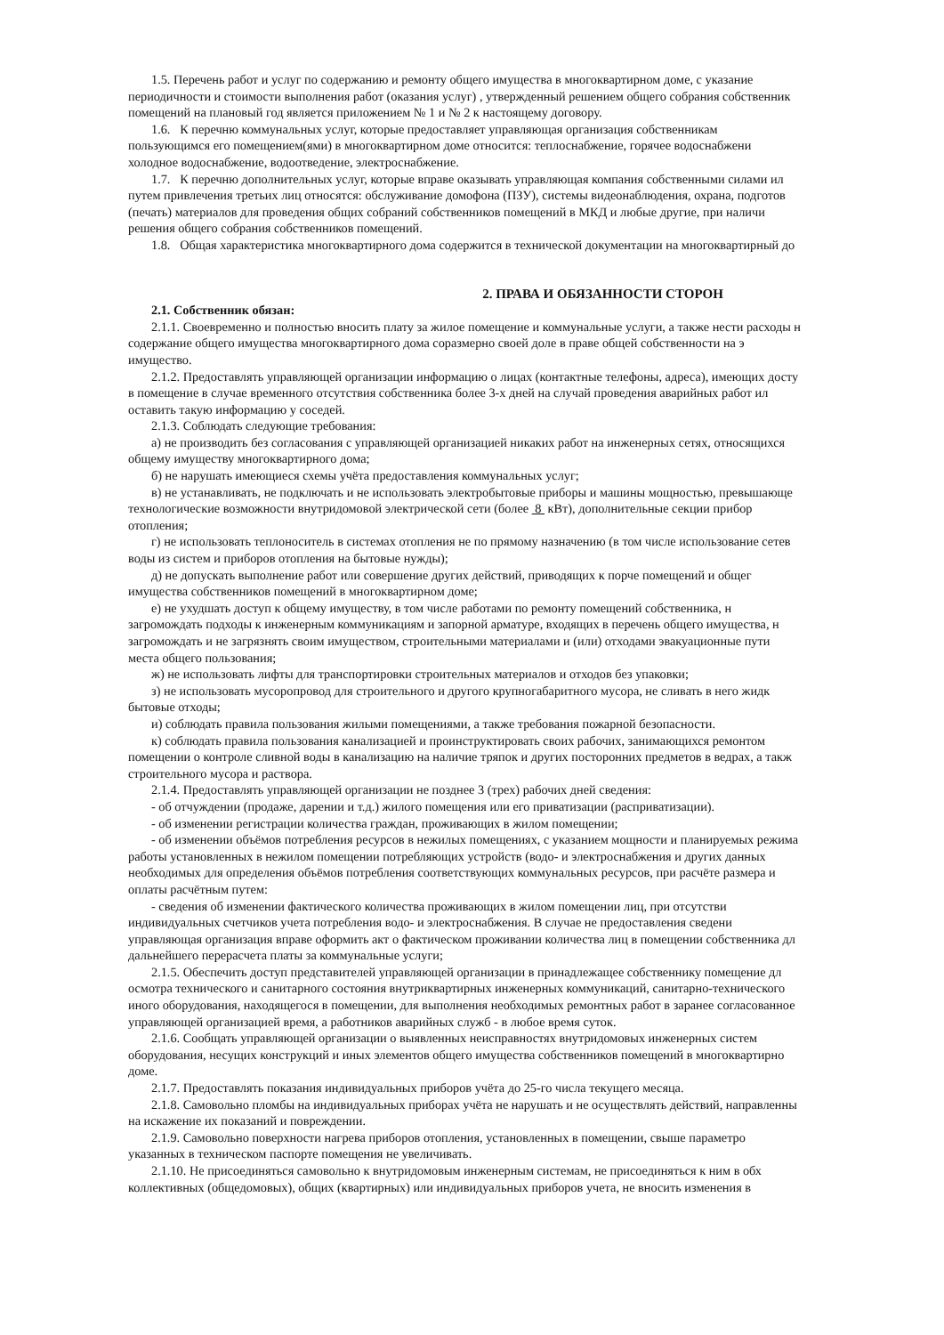1.5. Перечень работ и услуг по содержанию и ремонту общего имущества в многоквартирном доме, с указание
периодичности и стоимости выполнения работ (оказания услуг) , утвержденный решением общего собрания собственник
помещений на плановый год является приложением № 1 и № 2 к настоящему договору.
1.6. К перечню коммунальных услуг, которые предоставляет управляющая организация собственникам
пользующимся его помещением(ями) в многоквартирном доме относится: теплоснабжение, горячее водоснабжени
холодное водоснабжение, водоотведение, электроснабжение.
1.7. К перечню дополнительных услуг, которые вправе оказывать управляющая компания собственными силами ил
путем привлечения третьих лиц относятся: обслуживание домофона (ПЗУ), системы видеонаблюдения, охрана, подготов
(печать) материалов для проведения общих собраний собственников помещений в МКД и любые другие, при наличи
решения общего собрания собственников помещений.
1.8. Общая характеристика многоквартирного дома содержится в технической документации на многоквартирный до
2. ПРАВА И ОБЯЗАННОСТИ СТОРОН
2.1. Собственник обязан:
2.1.1. Своевременно и полностью вносить плату за жилое помещение и коммунальные услуги, а также нести расходы н
содержание общего имущества многоквартирного дома соразмерно своей доле в праве общей собственности на э
имущество.
2.1.2. Предоставлять управляющей организации информацию о лицах (контактные телефоны, адреса), имеющих досту
в помещение в случае временного отсутствия собственника более 3-х дней на случай проведения аварийных работ ил
оставить такую информацию у соседей.
2.1.3. Соблюдать следующие требования:
а) не производить без согласования с управляющей организацией никаких работ на инженерных сетях, относящихся
общему имуществу многоквартирного дома;
б) не нарушать имеющиеся схемы учёта предоставления коммунальных услуг;
в) не устанавливать, не подключать и не использовать электробытовые приборы и машины мощностью, превышающе
технологические возможности внутридомовой электрической сети (более 8 кВт), дополнительные секции прибор
отопления;
г) не использовать теплоноситель в системах отопления не по прямому назначению (в том числе использование сетев
воды из систем и приборов отопления на бытовые нужды);
д) не допускать выполнение работ или совершение других действий, приводящих к порче помещений и общег
имущества собственников помещений в многоквартирном доме;
е) не ухудшать доступ к общему имуществу, в том числе работами по ремонту помещений собственника, н
загромождать подходы к инженерным коммуникациям и запорной арматуре, входящих в перечень общего имущества, н
загромождать и не загрязнять своим имуществом, строительными материалами и (или) отходами эвакуационные пути
места общего пользования;
ж) не использовать лифты для транспортировки строительных материалов и отходов без упаковки;
з) не использовать мусоропровод для строительного и другого крупногабаритного мусора, не сливать в него жидк
бытовые отходы;
и) соблюдать правила пользования жилыми помещениями, а также требования пожарной безопасности.
к) соблюдать правила пользования канализацией и проинструктировать своих рабочих, занимающихся ремонтом
помещении о контроле сливной воды в канализацию на наличие тряпок и других посторонних предметов в ведрах, а такж
строительного мусора и раствора.
2.1.4. Предоставлять управляющей организации не позднее 3 (трех) рабочих дней сведения:
- об отчуждении (продаже, дарении и т.д.) жилого помещения или его приватизации (расприватизации).
- об изменении регистрации количества граждан, проживающих в жилом помещении;
- об изменении объёмов потребления ресурсов в нежилых помещениях, с указанием мощности и планируемых режима
работы установленных в нежилом помещении потребляющих устройств (водо- и электроснабжения и других данных
необходимых для определения объёмов потребления соответствующих коммунальных ресурсов, при расчёте размера и
оплаты расчётным путем:
- сведения об изменении фактического количества проживающих в жилом помещении лиц, при отсутстви
индивидуальных счетчиков учета потребления водо- и электроснабжения. В случае не предоставления сведени
управляющая организация вправе оформить акт о фактическом проживании количества лиц в помещении собственника дл
дальнейшего перерасчета платы за коммунальные услуги;
2.1.5. Обеспечить доступ представителей управляющей организации в принадлежащее собственнику помещение дл
осмотра технического и санитарного состояния внутриквартирных инженерных коммуникаций, санитарно-технического
иного оборудования, находящегося в помещении, для выполнения необходимых ремонтных работ в заранее согласованное
управляющей организацией время, а работников аварийных служб - в любое время суток.
2.1.6. Сообщать управляющей организации о выявленных неисправностях внутридомовых инженерных систем
оборудования, несущих конструкций и иных элементов общего имущества собственников помещений в многоквартирно
доме.
2.1.7. Предоставлять показания индивидуальных приборов учёта до 25-го числа текущего месяца.
2.1.8. Самовольно пломбы на индивидуальных приборах учёта не нарушать и не осуществлять действий, направленны
на искажение их показаний и повреждении.
2.1.9. Самовольно поверхности нагрева приборов отопления, установленных в помещении, свыше параметро
указанных в техническом паспорте помещения не увеличивать.
2.1.10. Не присоединяться самовольно к внутридомовым инженерным системам, не присоединяться к ним в обх
коллективных (общедомовых), общих (квартирных) или индивидуальных приборов учета, не вносить изменения в